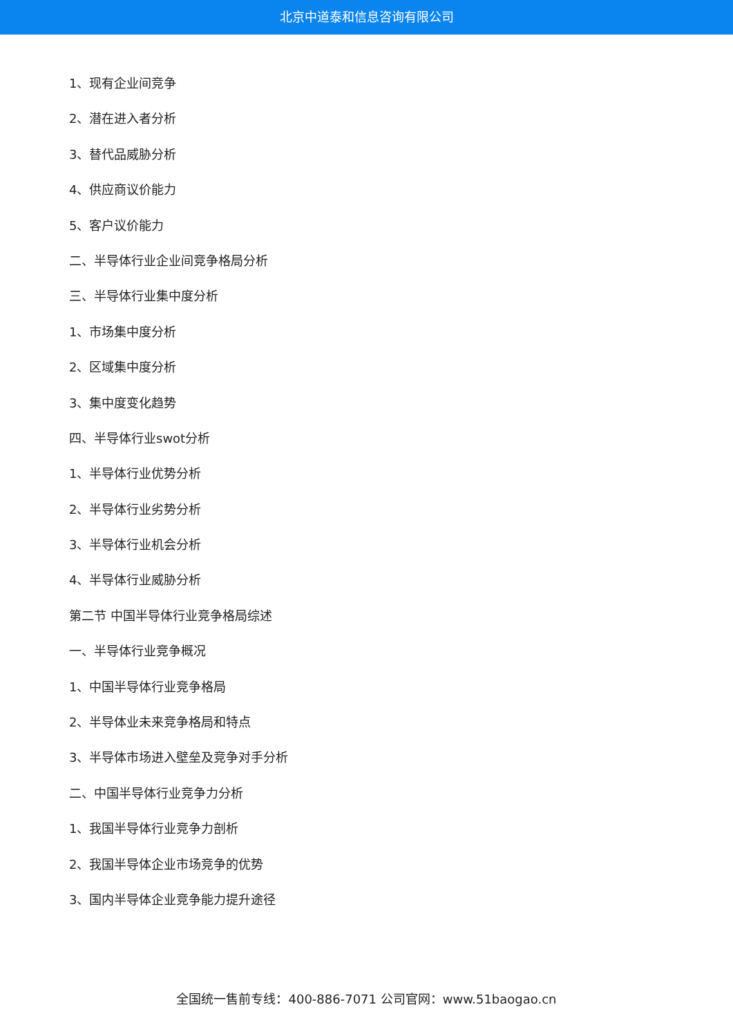北京中道泰和信息咨询有限公司
1、现有企业间竞争
2、潜在进入者分析
3、替代品威胁分析
4、供应商议价能力
5、客户议价能力
二、半导体行业企业间竞争格局分析
三、半导体行业集中度分析
1、市场集中度分析
2、区域集中度分析
3、集中度变化趋势
四、半导体行业swot分析
1、半导体行业优势分析
2、半导体行业劣势分析
3、半导体行业机会分析
4、半导体行业威胁分析
第二节 中国半导体行业竞争格局综述
一、半导体行业竞争概况
1、中国半导体行业竞争格局
2、半导体业未来竞争格局和特点
3、半导体市场进入壁垒及竞争对手分析
二、中国半导体行业竞争力分析
1、我国半导体行业竞争力剖析
2、我国半导体企业市场竞争的优势
3、国内半导体企业竞争能力提升途径
全国统一售前专线：400-886-7071 公司官网：www.51baogao.cn